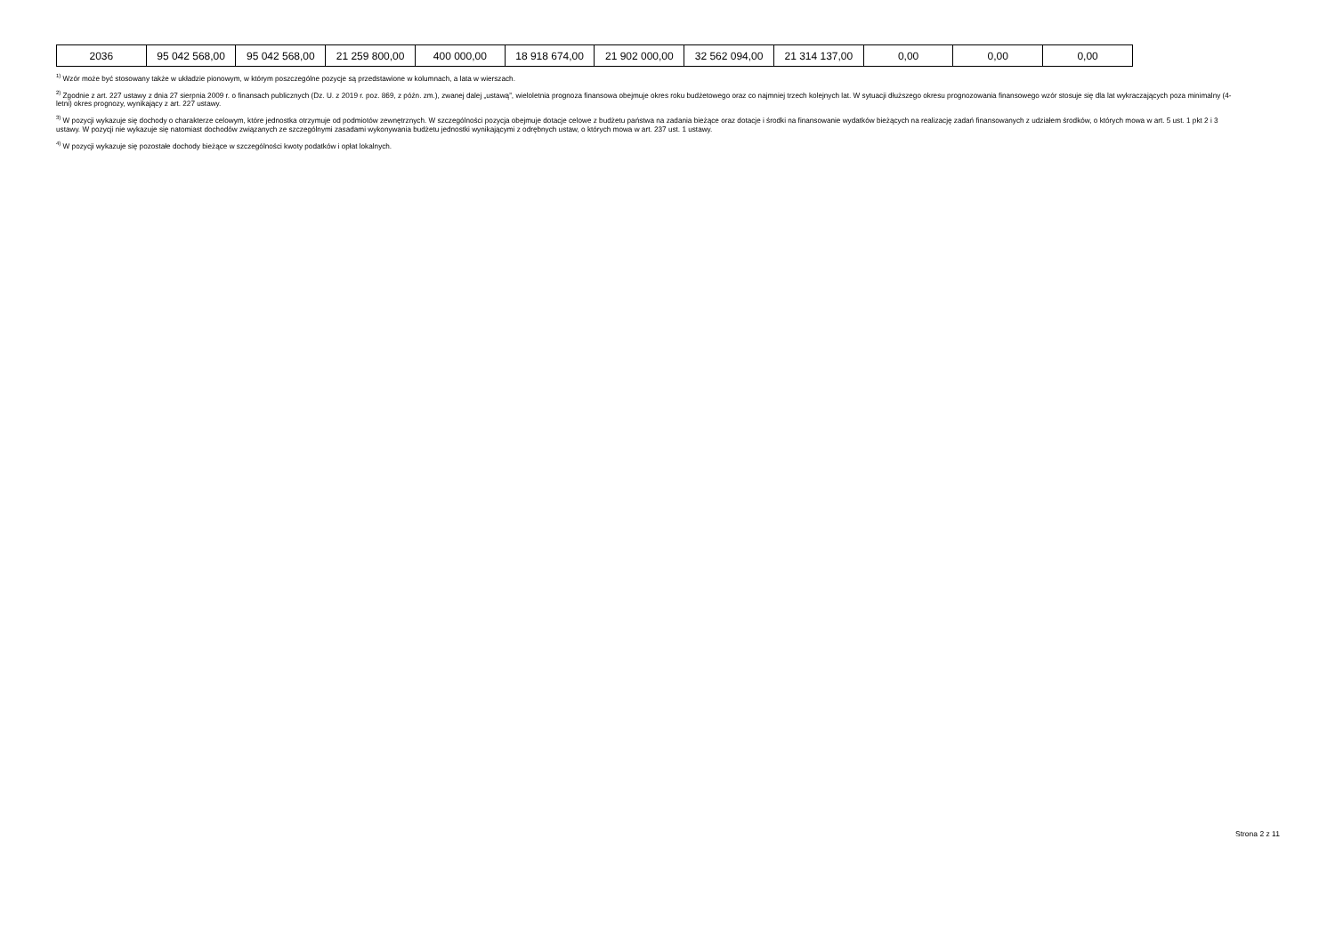| 2036 | 95 042 568,00 | 95 042 568,00 | 21 259 800,00 | 400 000,00 | 18 918 674,00 | 21 902 000,00 | 32 562 094,00 | 21 314 137,00 | 0,00 | 0,00 | 0,00 |
<sup>1)</sup> Wzór może być stosowany także w układzie pionowym, w którym poszczególne pozycje są przedstawione w kolumnach, a lata w wierszach.
<sup>2)</sup> Zgodnie z art. 227 ustawy z dnia 27 sierpnia 2009 r. o finansach publicznych (Dz. U. z 2019 r. poz. 869, z późn. zm.), zwanej dalej „ustawą”, wieloletnia prognoza finansowa obejmuje okres roku budżetowego oraz co najmniej trzech kolejnych lat. W sytuacji dłuższego okresu prognozowania finansowego wzór stosuje się dla lat wykraczających poza minimalny (4-letni) okres prognozy, wynikający z art. 227 ustawy.
<sup>3)</sup> W pozycji wykazuje się dochody o charakterze celowym, które jednostka otrzymuje od podmiotów zewnętrznych. W szczególności pozycja obejmuje dotacje celowe z budżetu państwa na zadania bieżące oraz dotacje i środki na finansowanie wydatków bieżących na realizację zadań finansowanych z udziałem środków, o których mowa w art. 5 ust. 1 pkt 2 i 3 ustawy. W pozycji nie wykazuje się natomiast dochodów związanych ze szczególnymi zasadami wykonywania budżetu jednostki wynikającymi z odrębnych ustaw, o których mowa w art. 237 ust. 1 ustawy.
<sup>4)</sup> W pozycji wykazuje się pozostałe dochody bieżące w szczególności kwoty podatków i opłat lokalnych.
Strona 2 z 11